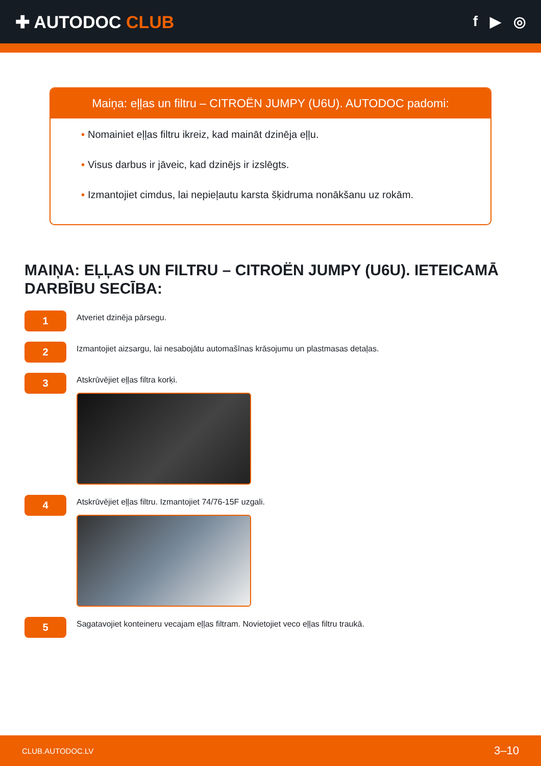✚ AUTODOC CLUB
f ▶ ◎
Maiņa: eļļas un filtru – CITROËN JUMPY (U6U). AUTODOC padomi:
• Nomainiet eļļas filtru ikreiz, kad maināt dzinēja eļļu.
• Visus darbus ir jāveic, kad dzinējs ir izslēgts.
• Izmantojiet cimdus, lai nepieļautu karsta šķidruma nonākšanu uz rokām.
MAIŅA: EĻĻAS UN FILTRU – CITROËN JUMPY (U6U). IETEICAMĀ DARBĪBU SECĪBA:
1
Atveriet dzinēja pārsegu.
2
Izmantojiet aizsargu, lai nesabojātu automašīnas krāsojumu un plastmasas detaļas.
3
Atskrūvējiet eļļas filtra korķi.
4
Atskrūvējiet eļļas filtru. Izmantojiet 74/76-15F uzgali.
5
Sagatavojiet konteineru vecajam eļļas filtram. Novietojiet veco eļļas filtru traukā.
CLUB.AUTODOC.LV 3–10